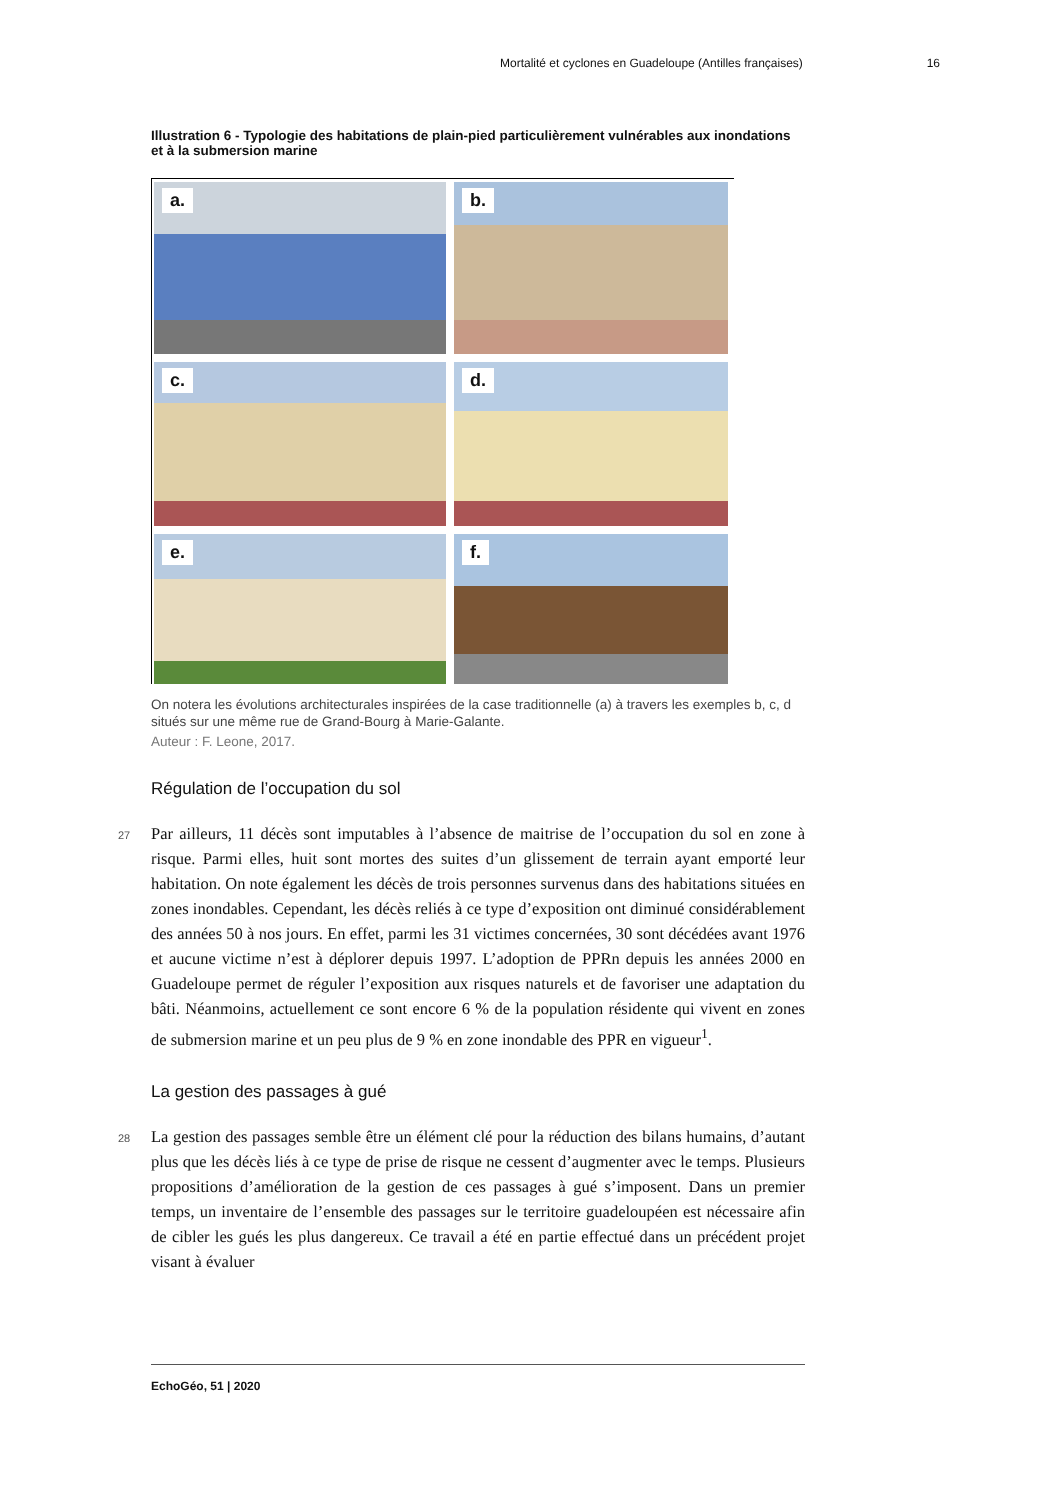Mortalité et cyclones en Guadeloupe (Antilles françaises) 16
Illustration 6 - Typologie des habitations de plain-pied particulièrement vulnérables aux inondations et à la submersion marine
a.
b.
c.
d.
e.
f.
On notera les évolutions architecturales inspirées de la case traditionnelle (a) à travers les exemples b, c, d situés sur une même rue de Grand-Bourg à Marie-Galante.
Auteur : F. Leone, 2017.
Régulation de l’occupation du sol
27 Par ailleurs, 11 décès sont imputables à l’absence de maitrise de l’occupation du sol en zone à risque. Parmi elles, huit sont mortes des suites d’un glissement de terrain ayant emporté leur habitation. On note également les décès de trois personnes survenus dans des habitations situées en zones inondables. Cependant, les décès reliés à ce type d’exposition ont diminué considérablement des années 50 à nos jours. En effet, parmi les 31 victimes concernées, 30 sont décédées avant 1976 et aucune victime n’est à déplorer depuis 1997. L’adoption de PPRn depuis les années 2000 en Guadeloupe permet de réguler l’exposition aux risques naturels et de favoriser une adaptation du bâti. Néanmoins, actuellement ce sont encore 6 % de la population résidente qui vivent en zones de submersion marine et un peu plus de 9 % en zone inondable des PPR en vigueur<sup>1</sup>.
La gestion des passages à gué
28 La gestion des passages semble être un élément clé pour la réduction des bilans humains, d’autant plus que les décès liés à ce type de prise de risque ne cessent d’augmenter avec le temps. Plusieurs propositions d’amélioration de la gestion de ces passages à gué s’imposent. Dans un premier temps, un inventaire de l’ensemble des passages sur le territoire guadeloupéen est nécessaire afin de cibler les gués les plus dangereux. Ce travail a été en partie effectué dans un précédent projet visant à évaluer
EchoGéo, 51 | 2020